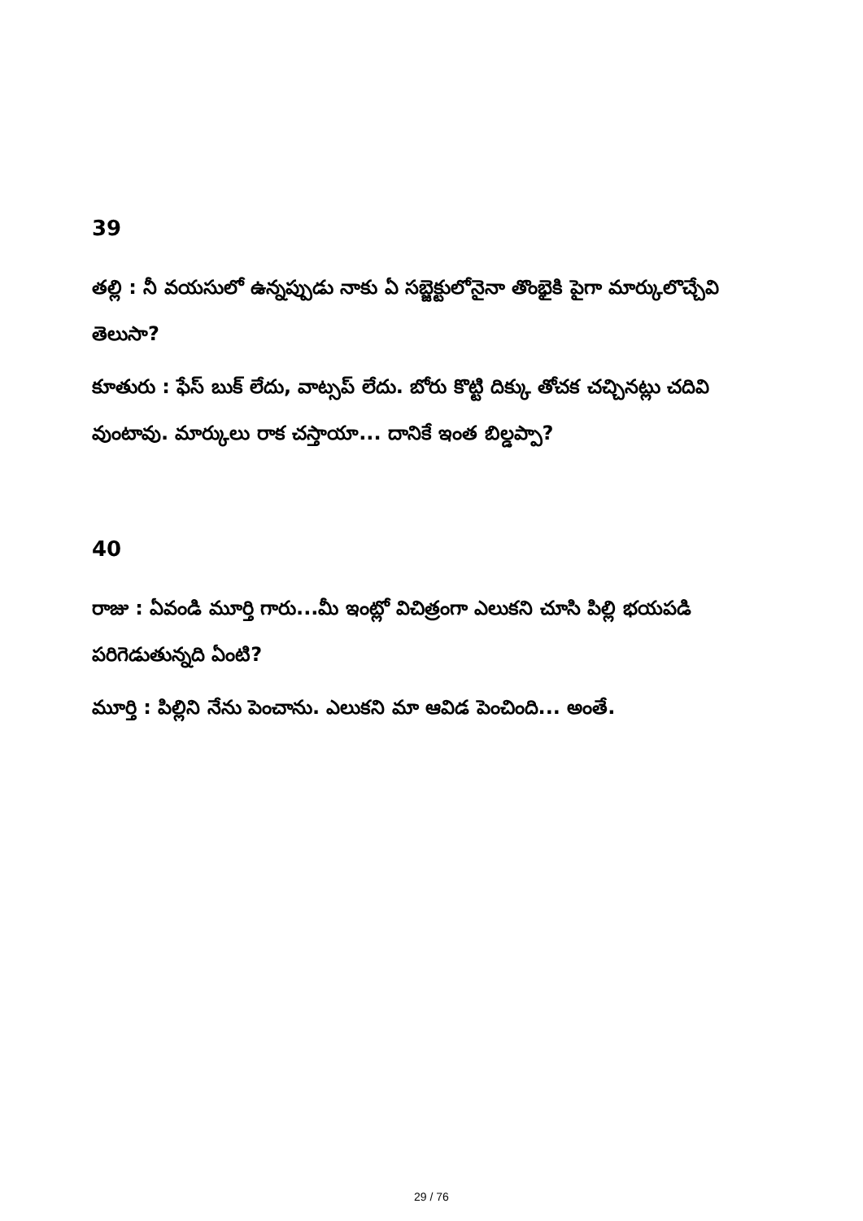39
తల్లి : నీ వయసులో ఉన్నప్పుడు నాకు ఏ సబ్జెక్టులోనైనా తొంభైకి పైగా మార్కులొచ్చేవి తెలుసా?
కూతురు : ఫేస్ బుక్ లేదు, వాట్సప్ లేదు. బోరు కొట్టి దిక్కు తోచక చచ్చినట్లు చదివి వుంటావు. మార్కులు రాక చస్తాయా... దానికే ఇంత బిల్డప్పా?
40
రాజు : ఏవండి మూర్తి గారు...మీ ఇంట్లో విచిత్రంగా ఎలుకని చూసి పిల్లి భయపడి పరిగెడుతున్నది ఏంటి?
మూర్తి : పిల్లిని నేను పెంచాను. ఎలుకని మా ఆవిడ పెంచింది... అంతే.
29 / 76